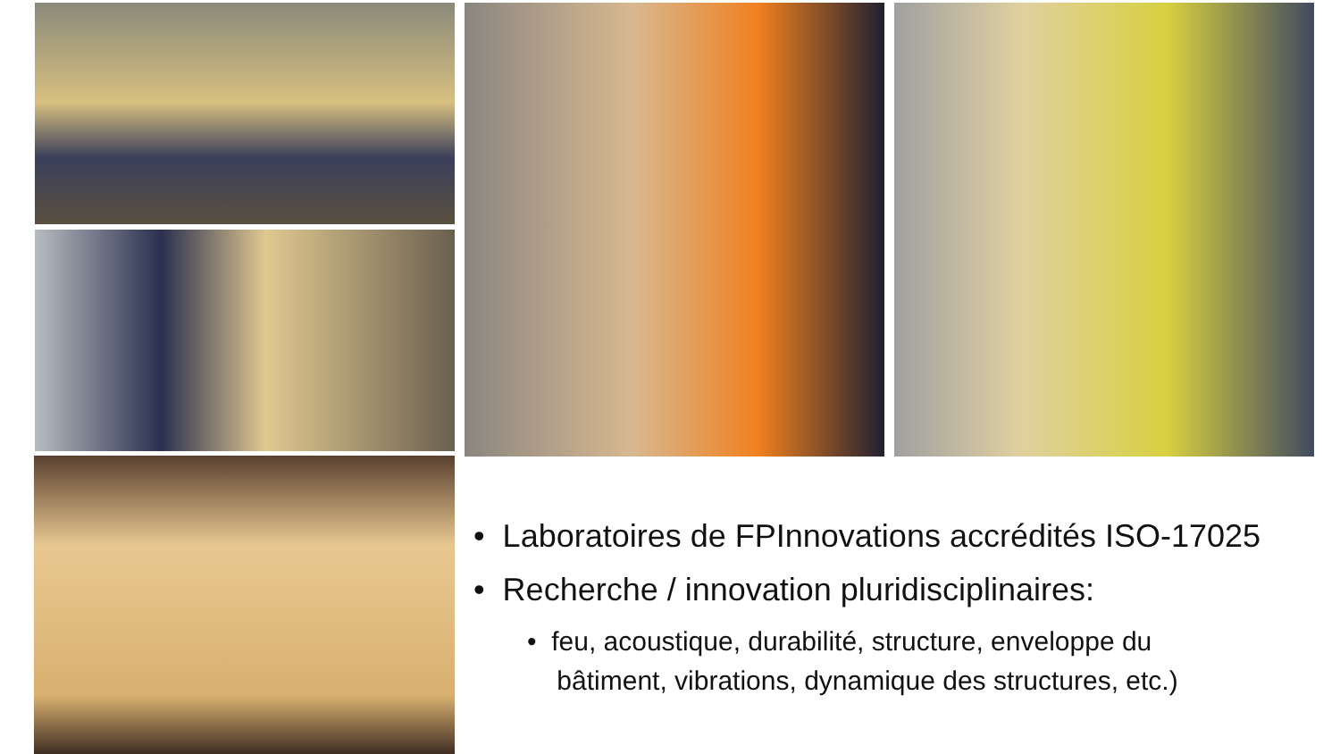• Laboratoires de FPInnovations accrédités ISO-17025
• Recherche / innovation pluridisciplinaires:
• feu, acoustique, durabilité, structure, enveloppe du
bâtiment, vibrations, dynamique des structures, etc.)